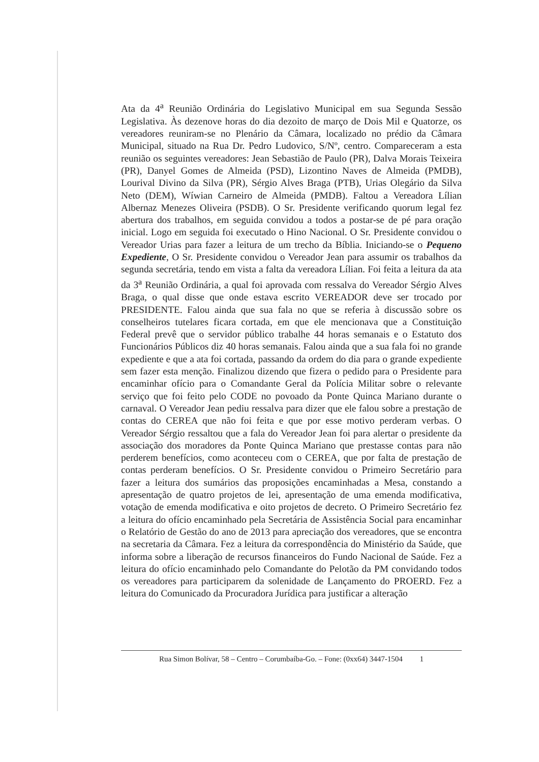Ata da 4<sup>a</sup> Reunião Ordinária do Legislativo Municipal em sua Segunda Sessão Legislativa. Às dezenove horas do dia dezoito de março de Dois Mil e Quatorze, os vereadores reuniram-se no Plenário da Câmara, localizado no prédio da Câmara Municipal, situado na Rua Dr. Pedro Ludovico, S/Nº, centro. Compareceram a esta reunião os seguintes vereadores: Jean Sebastião de Paulo (PR), Dalva Morais Teixeira (PR), Danyel Gomes de Almeida (PSD), Lizontino Naves de Almeida (PMDB), Lourival Divino da Silva (PR), Sérgio Alves Braga (PTB), Urias Olegário da Silva Neto (DEM), Wíwian Carneiro de Almeida (PMDB). Faltou a Vereadora Lílian Albernaz Menezes Oliveira (PSDB). O Sr. Presidente verificando quorum legal fez abertura dos trabalhos, em seguida convidou a todos a postar-se de pé para oração inicial. Logo em seguida foi executado o Hino Nacional. O Sr. Presidente convidou o Vereador Urias para fazer a leitura de um trecho da Bíblia. Iniciando-se o Pequeno Expediente, O Sr. Presidente convidou o Vereador Jean para assumir os trabalhos da segunda secretária, tendo em vista a falta da vereadora Lílian. Foi feita a leitura da ata da 3<sup>a</sup> Reunião Ordinária, a qual foi aprovada com ressalva do Vereador Sérgio Alves Braga, o qual disse que onde estava escrito VEREADOR deve ser trocado por PRESIDENTE. Falou ainda que sua fala no que se referia à discussão sobre os conselheiros tutelares ficara cortada, em que ele mencionava que a Constituição Federal prevê que o servidor público trabalhe 44 horas semanais e o Estatuto dos Funcionários Públicos diz 40 horas semanais. Falou ainda que a sua fala foi no grande expediente e que a ata foi cortada, passando da ordem do dia para o grande expediente sem fazer esta menção. Finalizou dizendo que fizera o pedido para o Presidente para encaminhar ofício para o Comandante Geral da Polícia Militar sobre o relevante serviço que foi feito pelo CODE no povoado da Ponte Quinca Mariano durante o carnaval. O Vereador Jean pediu ressalva para dizer que ele falou sobre a prestação de contas do CEREA que não foi feita e que por esse motivo perderam verbas. O Vereador Sérgio ressaltou que a fala do Vereador Jean foi para alertar o presidente da associação dos moradores da Ponte Quinca Mariano que prestasse contas para não perderem benefícios, como aconteceu com o CEREA, que por falta de prestação de contas perderam benefícios. O Sr. Presidente convidou o Primeiro Secretário para fazer a leitura dos sumários das proposições encaminhadas a Mesa, constando a apresentação de quatro projetos de lei, apresentação de uma emenda modificativa, votação de emenda modificativa e oito projetos de decreto. O Primeiro Secretário fez a leitura do ofício encaminhado pela Secretária de Assistência Social para encaminhar o Relatório de Gestão do ano de 2013 para apreciação dos vereadores, que se encontra na secretaria da Câmara. Fez a leitura da correspondência do Ministério da Saúde, que informa sobre a liberação de recursos financeiros do Fundo Nacional de Saúde. Fez a leitura do ofício encaminhado pelo Comandante do Pelotão da PM convidando todos os vereadores para participarem da solenidade de Lançamento do PROERD. Fez a leitura do Comunicado da Procuradora Jurídica para justificar a alteração
Rua Simon Bolívar, 58 – Centro – Corumbaíba-Go. – Fone: (0xx64) 3447-1504 1